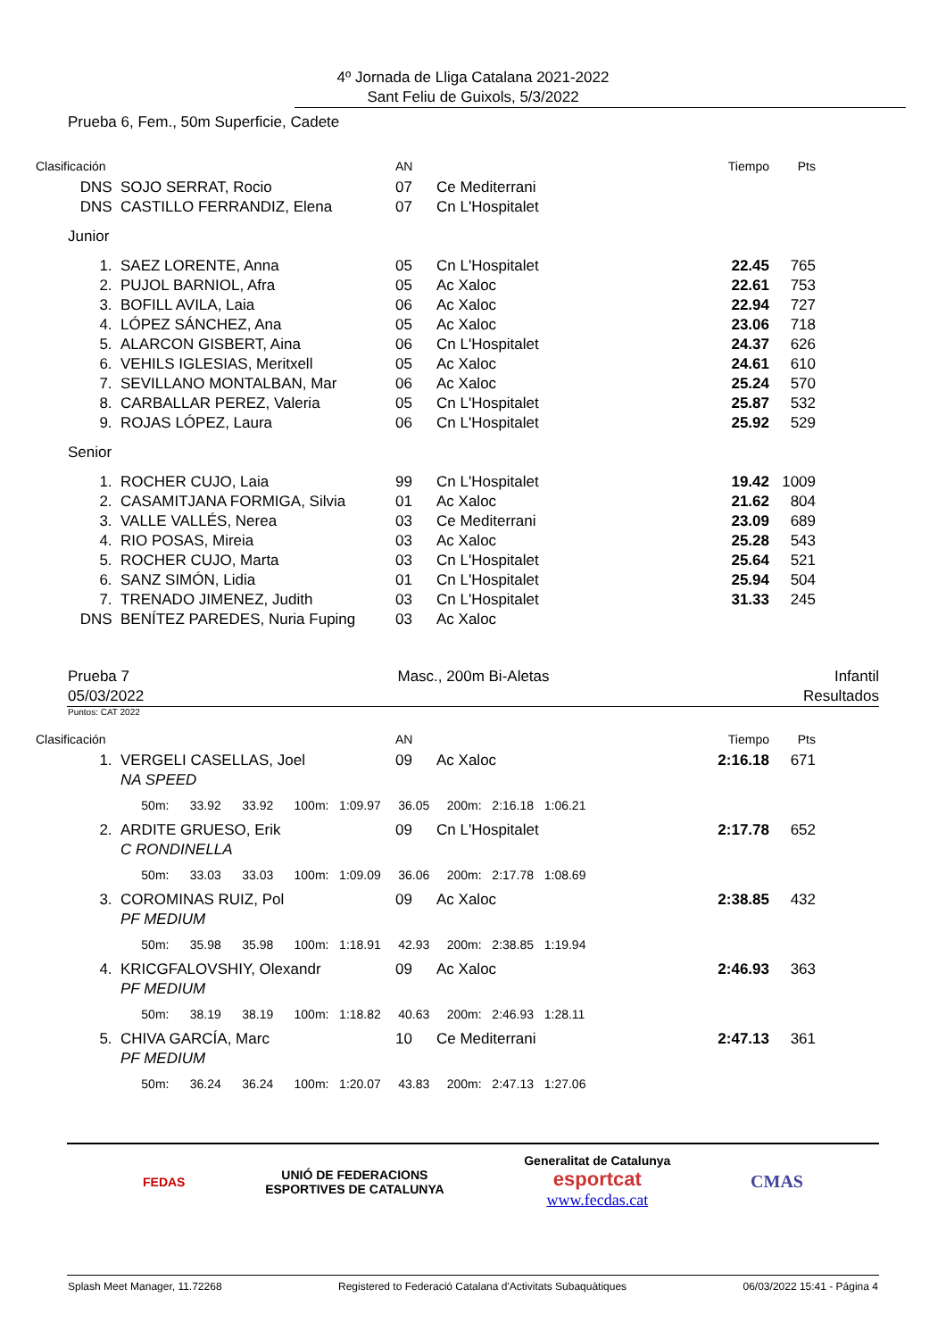4º Jornada de Lliga Catalana 2021-2022
Sant Feliu de Guixols, 5/3/2022
Prueba 6, Fem., 50m Superficie, Cadete
| Clasificación | | AN | | Tiempo | Pts |
| --- | --- | --- | --- | --- | --- |
| DNS | SOJO SERRAT, Rocio | 07 | Ce Mediterrani | | |
| DNS | CASTILLO FERRANDIZ, Elena | 07 | Cn L'Hospitalet | | |
Junior
| 1. | SAEZ LORENTE, Anna | 05 | Cn L'Hospitalet | 22.45 | 765 |
| 2. | PUJOL BARNIOL, Afra | 05 | Ac Xaloc | 22.61 | 753 |
| 3. | BOFILL AVILA, Laia | 06 | Ac Xaloc | 22.94 | 727 |
| 4. | LÓPEZ SÁNCHEZ, Ana | 05 | Ac Xaloc | 23.06 | 718 |
| 5. | ALARCON GISBERT, Aina | 06 | Cn L'Hospitalet | 24.37 | 626 |
| 6. | VEHILS IGLESIAS, Meritxell | 05 | Ac Xaloc | 24.61 | 610 |
| 7. | SEVILLANO MONTALBAN, Mar | 06 | Ac Xaloc | 25.24 | 570 |
| 8. | CARBALLAR PEREZ, Valeria | 05 | Cn L'Hospitalet | 25.87 | 532 |
| 9. | ROJAS LÓPEZ, Laura | 06 | Cn L'Hospitalet | 25.92 | 529 |
Senior
| 1. | ROCHER CUJO, Laia | 99 | Cn L'Hospitalet | 19.42 | 1009 |
| 2. | CASAMITJANA FORMIGA, Silvia | 01 | Ac Xaloc | 21.62 | 804 |
| 3. | VALLE VALLÉS, Nerea | 03 | Ce Mediterrani | 23.09 | 689 |
| 4. | RIO POSAS, Mireia | 03 | Ac Xaloc | 25.28 | 543 |
| 5. | ROCHER CUJO, Marta | 03 | Cn L'Hospitalet | 25.64 | 521 |
| 6. | SANZ SIMÓN, Lidia | 01 | Cn L'Hospitalet | 25.94 | 504 |
| 7. | TRENADO JIMENEZ, Judith | 03 | Cn L'Hospitalet | 31.33 | 245 |
| DNS | BENÍTEZ PAREDES, Nuria Fuping | 03 | Ac Xaloc | | |
Prueba 7
05/03/2022
Masc., 200m Bi-Aletas Infantil
Resultados
Puntos: CAT 2022
| Clasificación | | AN | | Tiempo | Pts |
| --- | --- | --- | --- | --- | --- |
| 1. | VERGELI CASELLAS, Joel | 09 | Ac Xaloc | 2:16.18 | 671 |
| | NA SPEED | | | | |
| | 50m: 33.92 33.92 100m: 1:09.97 36.05 200m: 2:16.18 1:06.21 | | | | |
| 2. | ARDITE GRUESO, Erik | 09 | Cn L'Hospitalet | 2:17.78 | 652 |
| | C RONDINELLA | | | | |
| | 50m: 33.03 33.03 100m: 1:09.09 36.06 200m: 2:17.78 1:08.69 | | | | |
| 3. | COROMINAS RUIZ, Pol | 09 | Ac Xaloc | 2:38.85 | 432 |
| | PF MEDIUM | | | | |
| | 50m: 35.98 35.98 100m: 1:18.91 42.93 200m: 2:38.85 1:19.94 | | | | |
| 4. | KRICGFALOVSHIY, Olexandr | 09 | Ac Xaloc | 2:46.93 | 363 |
| | PF MEDIUM | | | | |
| | 50m: 38.19 38.19 100m: 1:18.82 40.63 200m: 2:46.93 1:28.11 | | | | |
| 5. | CHIVA GARCÍA, Marc | 10 | Ce Mediterrani | 2:47.13 | 361 |
| | PF MEDIUM | | | | |
| | 50m: 36.24 36.24 100m: 1:20.07 43.83 200m: 2:47.13 1:27.06 | | | | |
FEDAS
UNIÓ DE FEDERACIONS
ESPORTIVES DE CATALUNYA
Generalitat de Catalunya
esportcat
www.fecdas.cat
CMAS
Splash Meet Manager, 11.72268 Registered to Federació Catalana d'Activitats Subaquàtiques 06/03/2022 15:41 - Página 4